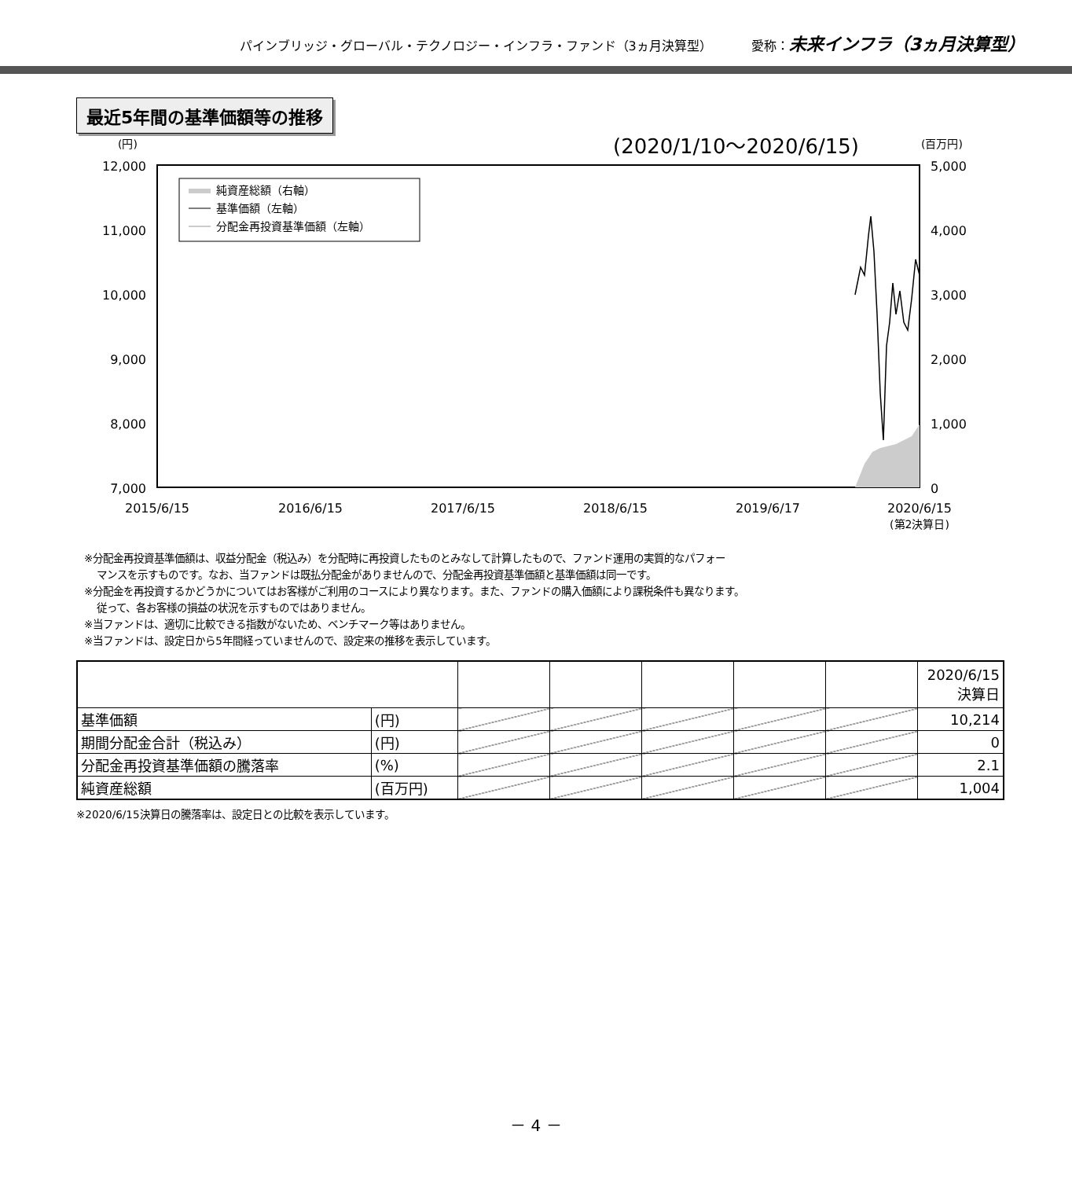パインブリッジ・グローバル・テクノロジー・インフラ・ファンド（3ヵ月決算型） 愛称：未来インフラ（3ヵ月決算型）
最近5年間の基準価額等の推移
(円)
(2020/1/10～2020/6/15)
(百万円)
12,000
11,000
10,000
9,000
8,000
7,000
5,000
4,000
3,000
2,000
1,000
0
2015/6/15
2016/6/15
2017/6/15
2018/6/15
2019/6/17
2020/6/15
(第2決算日)
純資産総額（右軸）
基準価額（左軸）
分配金再投資基準価額（左軸）
※分配金再投資基準価額は、収益分配金（税込み）を分配時に再投資したものとみなして計算したもので、ファンド運用の実質的なパフォー
マンスを示すものです。なお、当ファンドは既払分配金がありませんので、分配金再投資基準価額と基準価額は同一です。
※分配金を再投資するかどうかについてはお客様がご利用のコースにより異なります。また、ファンドの購入価額により課税条件も異なります。
従って、各お客様の損益の状況を示すものではありません。
※当ファンドは、適切に比較できる指数がないため、ベンチマーク等はありません。
※当ファンドは、設定日から5年間経っていませんので、設定来の推移を表示しています。
| | | | | | | | 2020/6/15 決算日 |
| 基準価額 | (円) | | | | | | 10,214 |
| 期間分配金合計（税込み） | (円) | | | | | | 0 |
| 分配金再投資基準価額の騰落率 | (%) | | | | | | 2.1 |
| 純資産総額 | (百万円) | | | | | | 1,004 |
※2020/6/15決算日の騰落率は、設定日との比較を表示しています。
－ 4 －